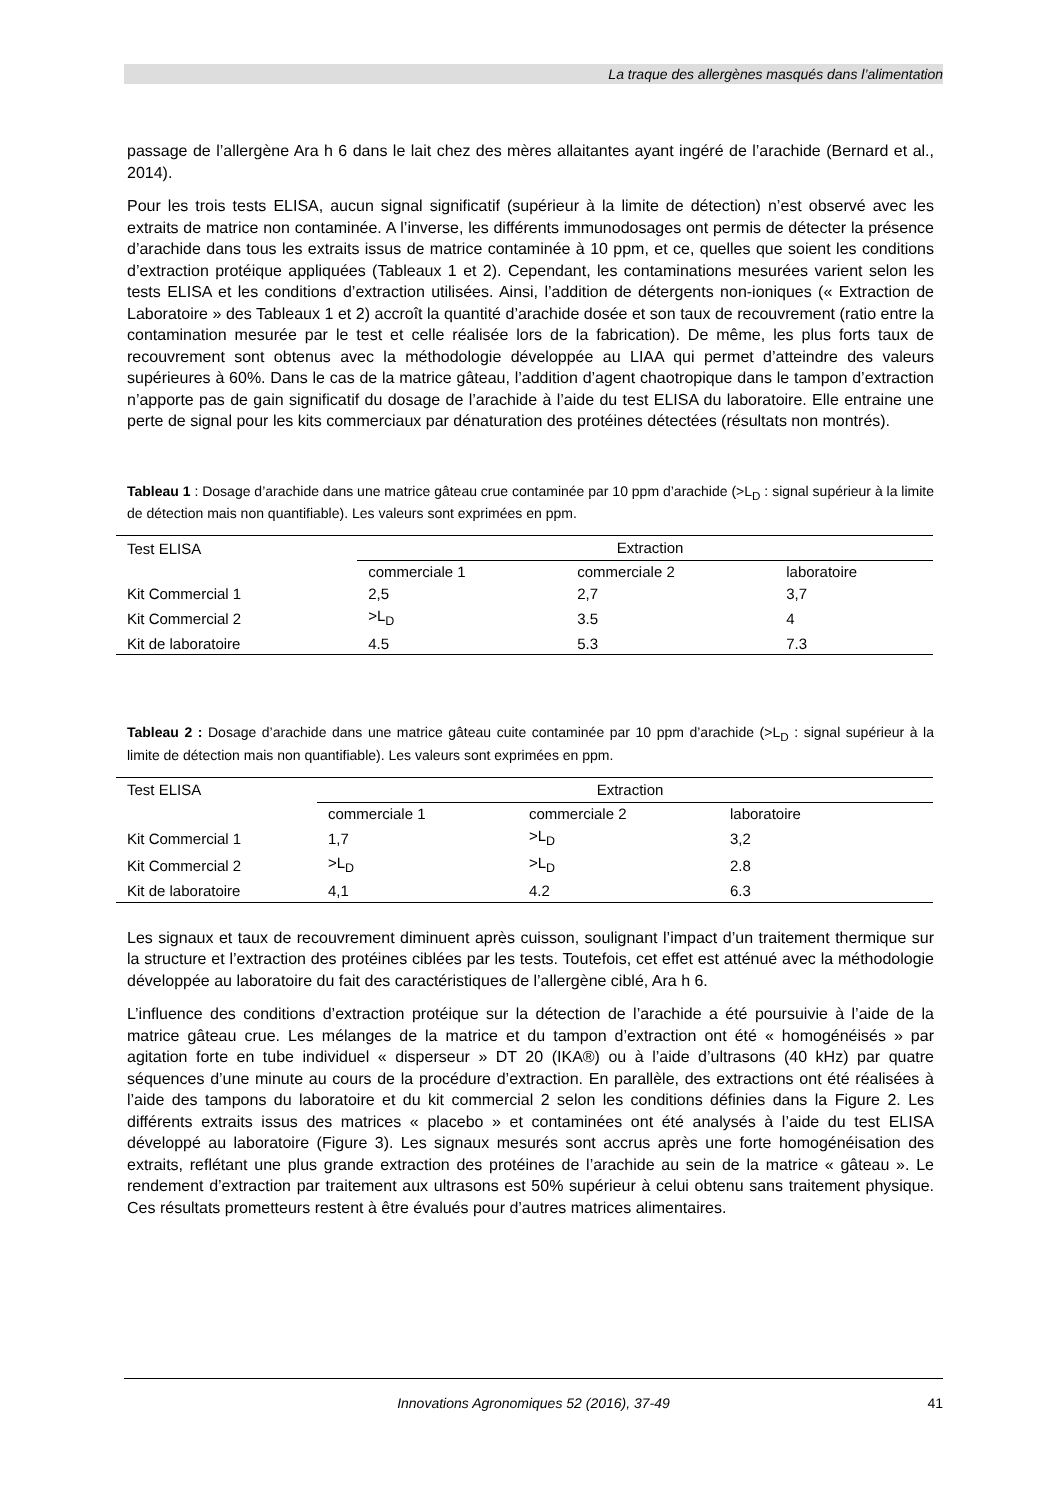La traque des allergènes masqués dans l’alimentation
passage de l’allergène Ara h 6 dans le lait chez des mères allaitantes ayant ingéré de l’arachide (Bernard et al., 2014).
Pour les trois tests ELISA, aucun signal significatif (supérieur à la limite de détection) n’est observé avec les extraits de matrice non contaminée. A l’inverse, les différents immunodosages ont permis de détecter la présence d’arachide dans tous les extraits issus de matrice contaminée à 10 ppm, et ce, quelles que soient les conditions d’extraction protéique appliquées (Tableaux 1 et 2). Cependant, les contaminations mesurées varient selon les tests ELISA et les conditions d’extraction utilisées. Ainsi, l’addition de détergents non-ioniques (« Extraction de Laboratoire » des Tableaux 1 et 2) accroît la quantité d’arachide dosée et son taux de recouvrement (ratio entre la contamination mesurée par le test et celle réalisée lors de la fabrication). De même, les plus forts taux de recouvrement sont obtenus avec la méthodologie développée au LIAA qui permet d’atteindre des valeurs supérieures à 60%. Dans le cas de la matrice gâteau, l’addition d’agent chaotropique dans le tampon d’extraction n’apporte pas de gain significatif du dosage de l’arachide à l’aide du test ELISA du laboratoire. Elle entraine une perte de signal pour les kits commerciaux par dénaturation des protéines détectées (résultats non montrés).
Tableau 1 : Dosage d’arachide dans une matrice gâteau crue contaminée par 10 ppm d’arachide (>L<sub>D</sub> : signal supérieur à la limite de détection mais non quantifiable). Les valeurs sont exprimées en ppm.
| Test ELISA | Extraction | | |
| --- | --- | --- | --- |
| | commerciale 1 | commerciale 2 | laboratoire |
| Kit Commercial 1 | 2,5 | 2,7 | 3,7 |
| Kit Commercial 2 | >L<sub>D</sub> | 3.5 | 4 |
| Kit de laboratoire | 4.5 | 5.3 | 7.3 |
Tableau 2 : Dosage d’arachide dans une matrice gâteau cuite contaminée par 10 ppm d’arachide (>L<sub>D</sub> : signal supérieur à la limite de détection mais non quantifiable). Les valeurs sont exprimées en ppm.
| Test ELISA | Extraction | | |
| --- | --- | --- | --- |
| | commerciale 1 | commerciale 2 | laboratoire |
| Kit Commercial 1 | 1,7 | >L<sub>D</sub> | 3,2 |
| Kit Commercial 2 | >L<sub>D</sub> | >L<sub>D</sub> | 2.8 |
| Kit de laboratoire | 4,1 | 4.2 | 6.3 |
Les signaux et taux de recouvrement diminuent après cuisson, soulignant l’impact d’un traitement thermique sur la structure et l’extraction des protéines ciblées par les tests. Toutefois, cet effet est atténué avec la méthodologie développée au laboratoire du fait des caractéristiques de l’allergène ciblé, Ara h 6.
L’influence des conditions d’extraction protéique sur la détection de l’arachide a été poursuivie à l’aide de la matrice gâteau crue. Les mélanges de la matrice et du tampon d’extraction ont été « homogénéisés » par agitation forte en tube individuel « disperseur » DT 20 (IKA®) ou à l’aide d’ultrasons (40 kHz) par quatre séquences d’une minute au cours de la procédure d’extraction. En parallèle, des extractions ont été réalisées à l’aide des tampons du laboratoire et du kit commercial 2 selon les conditions définies dans la Figure 2. Les différents extraits issus des matrices « placebo » et contaminées ont été analysés à l’aide du test ELISA développé au laboratoire (Figure 3). Les signaux mesurés sont accrus après une forte homogénéisation des extraits, reflétant une plus grande extraction des protéines de l’arachide au sein de la matrice « gâteau ». Le rendement d’extraction par traitement aux ultrasons est 50% supérieur à celui obtenu sans traitement physique. Ces résultats prometteurs restent à être évalués pour d’autres matrices alimentaires.
Innovations Agronomiques 52 (2016), 37-49 41